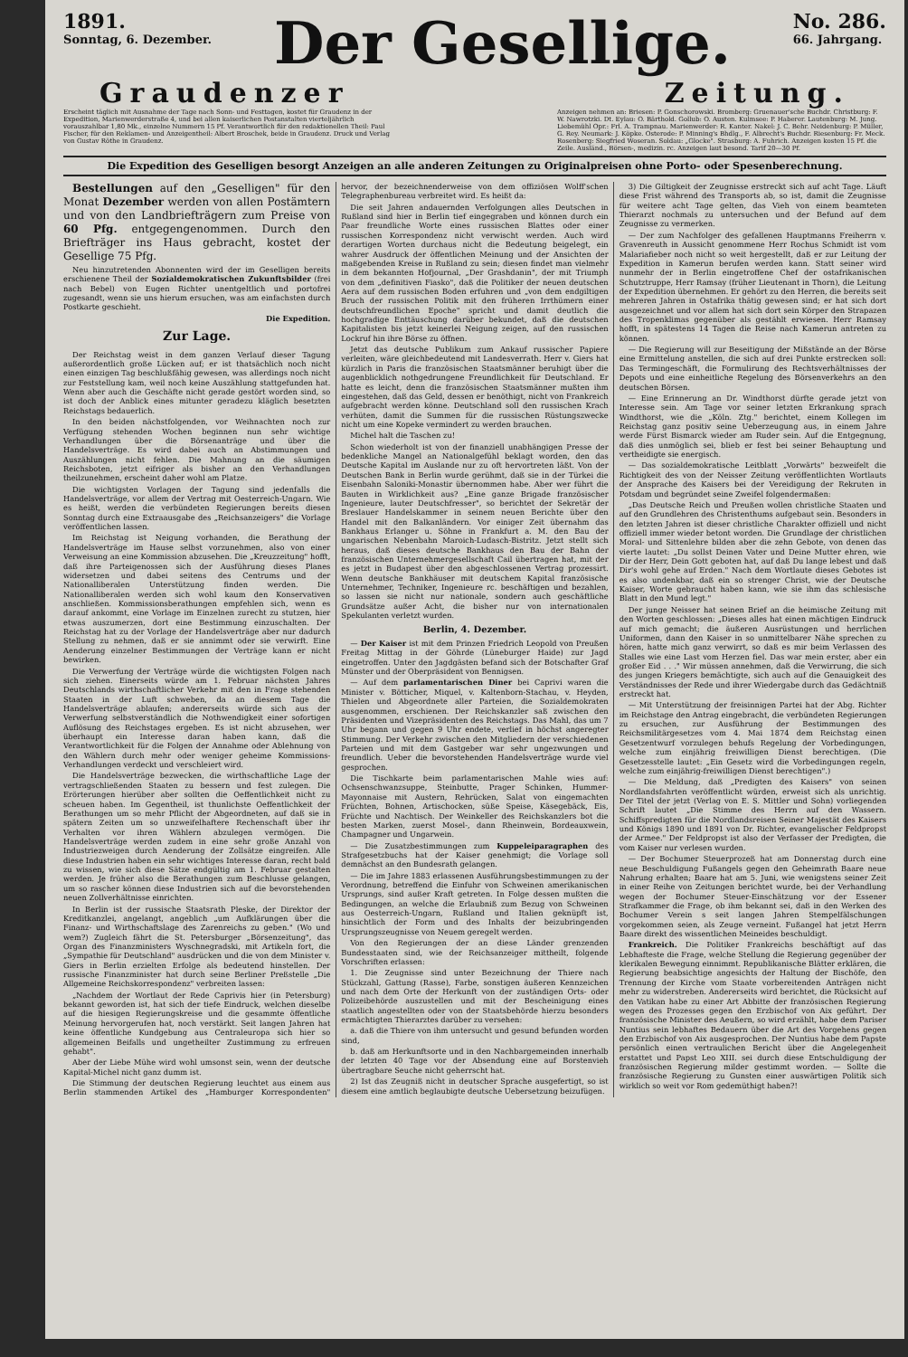1891.
Sonntag, 6. Dezember.
Der Gesellige.
No. 286.
66. Jahrgang.
Graudenzer Zeitung.
Erscheint täglich mit Ausnahme der Tage nach Sonn- und Festtagen, kostet für Graudenz in der Expedition, Marienwerderstraße 4, und bei allen kaiserlichen Postanstalten vierteljährlich vorauszahlbar 1,80 Mk., einzelne Nummern 15 Pf. Verantwortlich für den redaktionellen Theil: Paul Fischer, für den Reklamen- und Anzeigentheil: Albert Broschek, beide in Graudenz. Druck und Verlag von Gustav Röthe in Graudenz.
Anzeigen nehmen an: Briesen: P. Gonschorowski. Bromberg: Gruenauer'sche Buchdr. Christburg: F. W. Nawrotzki. Dt. Eylau: O. Bärthold. Gollub: O. Austen. Kulmsee: P. Haberer. Lautenburg: M. Jung. Liebemühl Opr.: Frl. A. Trampnau. Marienwerder: R. Kanter. Nakel: J. C. Behr. Neidenburg: P. Müller, G. Rey. Neumark: J. Köpke. Osterode: P. Minning's Bhdlg., F. Albrecht's Buchdr. Riesenburg: Fr. Meck. Rosenberg: Siegfried Woseran. Soldau: „Glocke". Strasburg: A. Fuhrich. Anzeigen kosten 15 Pf. die Zeile. Ausländ., Börsen-, medizin. rc. Anzeigen laut besond. Tarif 20—30 Pf.
Die Expedition des Geselligen besorgt Anzeigen an alle anderen Zeitungen zu Originalpreisen ohne Porto- oder Spesenberechnung.
Bestellungen auf den „Geselligen" für den Monat Dezember werden von allen Postämtern und von den Landbriefträgern zum Preise von 60 Pfg. entgegengenommen. Durch den Briefträger ins Haus gebracht, kostet der Gesellige 75 Pfg.
Neu hinzutretenden Abonnenten wird der im Geselligen bereits erschienene Theil der Sozialdemokratischen Zukunftsbilder (frei nach Bebel) von Eugen Richter unentgeltlich und portofrei zugesandt, wenn sie uns hierum ersuchen, was am einfachsten durch Postkarte geschieht.
Die Expedition.
Zur Lage.
Der Reichstag weist in dem ganzen Verlauf dieser Tagung außerordentlich große Lücken auf; er ist thatsächlich noch nicht einen einzigen Tag beschlußfähig gewesen, was allerdings noch nicht zur Feststellung kam, weil noch keine Auszählung stattgefunden hat. Wenn aber auch die Geschäfte nicht gerade gestört worden sind, so ist doch der Anblick eines mitunter geradezu kläglich besetzten Reichstags bedauerlich.
In den beiden nächstfolgenden, vor Weihnachten noch zur Verfügung stehenden Wochen beginnen nun sehr wichtige Verhandlungen über die Börsenanträge und über die Handelsverträge. Es wird dabei auch an Abstimmungen und Auszählungen nicht fehlen. Die Mahnung an die säumigen Reichsboten, jetzt eifriger als bisher an den Verhandlungen theilzunehmen, erscheint daher wohl am Platze.
Die wichtigsten Vorlagen der Tagung sind jedenfalls die Handelsverträge, vor allem der Vertrag mit Oesterreich-Ungarn. Wie es heißt, werden die verbündeten Regierungen bereits diesen Sonntag durch eine Extraausgabe des „Reichsanzeigers" die Vorlage veröffentlichen lassen.
Im Reichstag ist Neigung vorhanden, die Berathung der Handelsverträge im Hause selbst vorzunehmen, also von einer Verweisung an eine Kommission abzusehen. Die „Kreuzzeitung" hofft, daß ihre Parteigenossen sich der Ausführung dieses Planes widersetzen und dabei seitens des Centrums und der Nationalliberalen Unterstützung finden werden. Die Nationalliberalen werden sich wohl kaum den Konservativen anschließen. Kommissionsberathungen empfehlen sich, wenn es darauf ankommt, eine Vorlage im Einzelnen zurecht zu stutzen, hier etwas auszumerzen, dort eine Bestimmung einzuschalten. Der Reichstag hat zu der Vorlage der Handelsverträge aber nur dadurch Stellung zu nehmen, daß er sie annimmt oder sie verwirft. Eine Aenderung einzelner Bestimmungen der Verträge kann er nicht bewirken.
Die Verwerfung der Verträge würde die wichtigsten Folgen nach sich ziehen. Einerseits würde am 1. Februar nächsten Jahres Deutschlands wirthschaftlicher Verkehr mit den in Frage stehenden Staaten in der Luft schweben, da an diesem Tage die Handelsverträge ablaufen; andererseits würde sich aus der Verwerfung selbstverständlich die Nothwendigkeit einer sofortigen Auflösung des Reichstages ergeben. Es ist nicht abzusehen, wer überhaupt ein Interesse daran haben kann, daß die Verantwortlichkeit für die Folgen der Annahme oder Ablehnung von den Wählern durch mehr oder weniger geheime Kommissions-Verhandlungen verdeckt und verschleiert wird.
Die Handelsverträge bezwecken, die wirthschaftliche Lage der vertragschließenden Staaten zu bessern und fest zulegen. Die Erörterungen hierüber aber sollten die Oeffentlichkeit nicht zu scheuen haben. Im Gegentheil, ist thunlichste Oeffentlichkeit der Berathungen um so mehr Pflicht der Abgeordneten, auf daß sie in spätern Zeiten um so unzweifelhaftere Rechenschaft über ihr Verhalten vor ihren Wählern abzulegen vermögen. Die Handelsverträge werden zudem in eine sehr große Anzahl von Industriezweigen durch Aenderung der Zollsätze eingreifen. Alle diese Industrien haben ein sehr wichtiges Interesse daran, recht bald zu wissen, wie sich diese Sätze endgültig am 1. Februar gestalten werden. Je früher also die Berathungen zum Beschlusse gelangen, um so rascher können diese Industrien sich auf die bevorstehenden neuen Zollverhältnisse einrichten.
In Berlin ist der russische Staatsrath Pleske, der Direktor der Kreditkanzlei, angelangt, angeblich „um Aufklärungen über die Finanz- und Wirthschaftslage des Zarenreichs zu geben." (Wo und wem?) Zugleich fährt die St. Petersburger „Börsenzeitung", das Organ des Finanzministers Wyschnegradski, mit Artikeln fort, die „Sympathie für Deutschland" ausdrücken und die von dem Minister v. Giers in Berlin erzielten Erfolge als bedeutend hinstellen. Der russische Finanzminister hat durch seine Berliner Preßstelle „Die Allgemeine Reichskorrespondenz" verbreiten lassen:
„Nachdem der Wortlaut der Rede Caprivis hier (in Petersburg) bekannt geworden ist, hat sich der tiefe Eindruck, welchen dieselbe auf die hiesigen Regierungskreise und die gesammte öffentliche Meinung hervorgerufen hat, noch verstärkt. Seit langen Jahren hat keine öffentliche Kundgebung aus Centraleuropa sich hier so allgemeinen Beifalls und ungetheilter Zustimmung zu erfreuen gehabt".
Aber der Liebe Mühe wird wohl umsonst sein, wenn der deutsche Kapital-Michel nicht ganz dumm ist.
Die Stimmung der deutschen Regierung leuchtet aus einem aus Berlin stammenden Artikel des „Hamburger Korrespondenten" hervor, der bezeichnenderweise von dem offiziösen Wolff'schen Telegraphenbureau verbreitet wird. Es heißt da:
Die seit Jahren andauernden Verfolgungen alles Deutschen in Rußland sind hier in Berlin tief eingegraben und können durch ein Paar freundliche Worte eines russischen Blattes oder einer russischen Korrespondenz nicht verwischt werden. Auch wird derartigen Worten durchaus nicht die Bedeutung beigelegt, ein wahrer Ausdruck der öffentlichen Meinung und der Ansichten der maßgebenden Kreise in Rußland zu sein; diesen findet man vielmehr in dem bekannten Hofjournal, „Der Grashdanin", der mit Triumph von dem „definitiven Fiasko", daß die Politiker der neuen deutschen Aera auf dem russischen Boden erfuhren und „von dem endgiltigen Bruch der russischen Politik mit den früheren Irrthümern einer deutschfreundlichen Epoche" spricht und damit deutlich die hochgradige Enttäuschung darüber bekundet, daß die deutschen Kapitalisten bis jetzt keinerlei Neigung zeigen, auf den russischen Lockruf hin ihre Börse zu öffnen.
Jetzt das deutsche Publikum zum Ankauf russischer Papiere verleiten, wäre gleichbedeutend mit Landesverrath. Herr v. Giers hat kürzlich in Paris die französischen Staatsmänner beruhigt über die augenblicklich nothgedrungene Freundlichkeit für Deutschland. Er hatte es leicht, denn die französischen Staatsmänner mußten ihm eingestehen, daß das Geld, dessen er benöthigt, nicht von Frankreich aufgebracht werden könne. Deutschland soll den russischen Krach verhüten, damit die Summen für die russischen Rüstungszwecke nicht um eine Kopeke vermindert zu werden brauchen.
Michel halt die Taschen zu!
Schon wiederholt ist von der finanziell unabhängigen Presse der bedenkliche Mangel an Nationalgefühl beklagt worden, den das Deutsche Kapital im Auslande nur zu oft hervortreten läßt. Von der Deutschen Bank in Berlin wurde gerühmt, daß sie in der Türkei die Eisenbahn Saloniki-Monastir übernommen habe. Aber wer führt die Bauten in Wirklichkeit aus? „Eine ganze Brigade französischer Ingenieure, lauter Deutschfresser", so berichtet der Sekretär der Breslauer Handelskammer in seinem neuen Berichte über den Handel mit den Balkanländern. Vor einiger Zeit übernahm das Bankhaus Erlanger u. Söhne in Frankfurt a. M. den Bau der ungarischen Nebenbahn Maroich-Ludasch-Bistritz. Jetzt stellt sich heraus, daß dieses deutsche Bankhaus den Bau der Bahn der französischen Unternehmergesellschaft Cail übertragen hat, mit der es jetzt in Budapest über den abgeschlossenen Vertrag prozessirt. Wenn deutsche Bankhäuser mit deutschem Kapital französische Unternehmer, Techniker, Ingenieure rc. beschäftigen und bezahlen, so lassen sie nicht nur nationale, sondern auch geschäftliche Grundsätze außer Acht, die bisher nur von internationalen Spekulanten verletzt wurden.
Berlin, 4. Dezember.
— Der Kaiser ist mit dem Prinzen Friedrich Leopold von Preußen Freitag Mittag in der Göhrde (Lüneburger Haide) zur Jagd eingetroffen. Unter den Jagdgästen befand sich der Botschafter Graf Münster und der Oberpräsident von Bennigsen.
— Auf dem parlamentarischen Diner bei Caprivi waren die Minister v. Bötticher, Miquel, v. Kaltenborn-Stachau, v. Heyden, Thielen und Abgeordnete aller Parteien, die Sozialdemokraten ausgenommen, erschienen. Der Reichskanzler saß zwischen den Präsidenten und Vizepräsidenten des Reichstags. Das Mahl, das um 7 Uhr begann und gegen 9 Uhr endete, verlief in höchst angeregter Stimmung. Der Verkehr zwischen den Mitgliedern der verschiedenen Parteien und mit dem Gastgeber war sehr ungezwungen und freundlich. Ueber die bevorstehenden Handelsverträge wurde viel gesprochen.
Die Tischkarte beim parlamentarischen Mahle wies auf: Ochsenschwanzsuppe, Steinbutte, Prager Schinken, Hummer-Mayonnaise mit Austern, Rehrücken, Salat von eingemachten Früchten, Bohnen, Artischocken, süße Speise, Käsegebäck, Eis, Früchte und Nachtisch. Der Weinkeller des Reichskanzlers bot die besten Marken, zuerst Mosel-, dann Rheinwein, Bordeauxwein, Champagner und Ungarwein.
— Die Zusatzbestimmungen zum Kuppeleiparagraphen des Strafgesetzbuchs hat der Kaiser genehmigt; die Vorlage soll demnächst an den Bundesrath gelangen.
— Die im Jahre 1883 erlassenen Ausführungsbestimmungen zu der Verordnung, betreffend die Einfuhr von Schweinen amerikanischen Ursprungs, sind außer Kraft getreten. In Folge dessen mußten die Bedingungen, an welche die Erlaubniß zum Bezug von Schweinen aus Oesterreich-Ungarn, Rußland und Italien geknüpft ist, hinsichtlich der Form und des Inhalts der beizubringenden Ursprungszeugnisse von Neuem geregelt werden.
Von den Regierungen der an diese Länder grenzenden Bundesstaaten sind, wie der Reichsanzeiger mittheilt, folgende Vorschriften erlassen:
1. Die Zeugnisse sind unter Bezeichnung der Thiere nach Stückzahl, Gattung (Rasse), Farbe, sonstigen äußeren Kennzeichen und nach dem Orte der Herkunft von der zuständigen Orts- oder Polizeibehörde auszustellen und mit der Bescheinigung eines staatlich angestellten oder von der Staatsbehörde hierzu besonders ermächtigten Thierarztes darüber zu versehen:
a. daß die Thiere von ihm untersucht und gesund befunden worden sind,
b. daß am Herkunftsorte und in den Nachbargemeinden innerhalb der letzten 40 Tage vor der Absendung eine auf Borstenvieh übertragbare Seuche nicht geherrscht hat.
2) Ist das Zeugniß nicht in deutscher Sprache ausgefertigt, so ist diesem eine amtlich beglaubigte deutsche Uebersetzung beizufügen.
3) Die Giltigkeit der Zeugnisse erstreckt sich auf acht Tage. Läuft diese Frist während des Transports ab, so ist, damit die Zeugnisse für weitere acht Tage gelten, das Vieh von einem beamteten Thierarzt nochmals zu untersuchen und der Befund auf dem Zeugnisse zu vermerken.
— Der zum Nachfolger des gefallenen Hauptmanns Freiherrn v. Gravenreuth in Aussicht genommene Herr Rochus Schmidt ist vom Malariafieber noch nicht so weit hergestellt, daß er zur Leitung der Expedition in Kamerun berufen werden kann. Statt seiner wird nunmehr der in Berlin eingetroffene Chef der ostafrikanischen Schutztruppe, Herr Ramsay (früher Lieutenant in Thorn), die Leitung der Expedition übernehmen. Er gehört zu den Herren, die bereits seit mehreren Jahren in Ostafrika thätig gewesen sind; er hat sich dort ausgezeichnet und vor allem hat sich dort sein Körper den Strapazen des Tropenklimas gegenüber als gestählt erwiesen. Herr Ramsay hofft, in spätestens 14 Tagen die Reise nach Kamerun antreten zu können.
— Die Regierung will zur Beseitigung der Mißstände an der Börse eine Ermittelung anstellen, die sich auf drei Punkte erstrecken soll: Das Termingeschäft, die Formulirung des Rechtsverhältnisses der Depots und eine einheitliche Regelung des Börsenverkehrs an den deutschen Börsen.
— Eine Erinnerung an Dr. Windthorst dürfte gerade jetzt von Interesse sein. Am Tage vor seiner letzten Erkrankung sprach Windthorst, wie die „Köln. Ztg." berichtet, einem Kollegen im Reichstag ganz positiv seine Ueberzeugung aus, in einem Jahre werde Fürst Bismarck wieder am Ruder sein. Auf die Entgegnung, daß dies unmöglich sei, blieb er fest bei seiner Behauptung und vertheidigte sie energisch.
— Das sozialdemokratische Leitblatt „Vorwärts" bezweifelt die Richtigkeit des von der Neisser Zeitung veröffentlichten Wortlauts der Ansprache des Kaisers bei der Vereidigung der Rekruten in Potsdam und begründet seine Zweifel folgendermaßen:
„Das Deutsche Reich und Preußen wollen christliche Staaten und auf den Grundlehren des Christenthums aufgebaut sein. Besonders in den letzten Jahren ist dieser christliche Charakter offiziell und nicht offiziell immer wieder betont worden. Die Grundlage der christlichen Moral- und Sittenlehre bilden aber die zehn Gebote, von denen das vierte lautet: „Du sollst Deinen Vater und Deine Mutter ehren, wie Dir der Herr, Dein Gott geboten hat, auf daß Du lange lebest und daß Dir's wohl gehe auf Erden." Nach dem Wortlaute dieses Gebotes ist es also undenkbar, daß ein so strenger Christ, wie der Deutsche Kaiser, Worte gebraucht haben kann, wie sie ihm das schlesische Blatt in den Mund legt."
Der junge Neisser hat seinen Brief an die heimische Zeitung mit den Worten geschlossen: „Dieses alles hat einen mächtigen Eindruck auf mich gemacht; die äußeren Ausrüstungen und herrlichen Uniformen, dann den Kaiser in so unmittelbarer Nähe sprechen zu hören, hatte mich ganz verwirrt, so daß es mir beim Verlassen des Stalles wie eine Last vom Herzen fiel. Das war mein erster, aber ein großer Eid . . ." Wir müssen annehmen, daß die Verwirrung, die sich des jungen Kriegers bemächtigte, sich auch auf die Genauigkeit des Verständnisses der Rede und ihrer Wiedergabe durch das Gedächtniß erstreckt hat.
— Mit Unterstützung der freisinnigen Partei hat der Abg. Richter im Reichstage den Antrag eingebracht, die verbündeten Regierungen zu ersuchen, zur Ausführung der Bestimmungen des Reichsmilitärgesetzes vom 4. Mai 1874 dem Reichstag einen Gesetzentwurf vorzulegen behufs Regelung der Vorbedingungen, welche zum einjährig freiwilligen Dienst berechtigen. (Die Gesetzesstelle lautet: „Ein Gesetz wird die Vorbedingungen regeln, welche zum einjährig-freiwilligen Dienst berechtigen".)
— Die Meldung, daß „Predigten des Kaisers" von seinen Nordlandsfahrten veröffentlicht würden, erweist sich als unrichtig. Der Titel der jetzt (Verlag von E. S. Mittler und Sohn) vorliegenden Schrift lautet „Die Stimme des Herrn auf den Wassern. Schiffspredigten für die Nordlandsreisen Seiner Majestät des Kaisers und Königs 1890 und 1891 von Dr. Richter, evangelischer Feldpropst der Armee." Der Feldpropst ist also der Verfasser der Predigten, die vom Kaiser nur verlesen wurden.
— Der Bochumer Steuerprozeß hat am Donnerstag durch eine neue Beschuldigung Fußangels gegen den Geheimrath Baare neue Nahrung erhalten; Baare hat am 5. Juni, wie wenigstens seiner Zeit in einer Reihe von Zeitungen berichtet wurde, bei der Verhandlung wegen der Bochumer Steuer-Einschätzung vor der Essener Strafkammer die Frage, ob ihm bekannt sei, daß in den Werken des Bochumer Verein s seit langen Jahren Stempelfälschungen vorgekommen seien, als Zeuge verneint. Fußangel hat jetzt Herrn Baare direkt des wissentlichen Meineides beschuldigt.
Frankreich. Die Politiker Frankreichs beschäftigt auf das Lebhafteste die Frage, welche Stellung die Regierung gegenüber der klerikalen Bewegung einnimmt. Republikanische Blätter erklären, die Regierung beabsichtige angesichts der Haltung der Bischöfe, den Trennung der Kirche vom Staate vorbereitenden Anträgen nicht mehr zu widerstreben. Andererseits wird berichtet, die Rücksicht auf den Vatikan habe zu einer Art Abbitte der französischen Regierung wegen des Prozesses gegen den Erzbischof von Aix geführt. Der französische Minister des Aeußern, so wird erzählt, habe dem Pariser Nuntius sein lebhaftes Bedauern über die Art des Vorgehens gegen den Erzbischof von Aix ausgesprochen. Der Nuntius habe dem Papste persönlich einen vertraulichen Bericht über die Angelegenheit erstattet und Papst Leo XIII. sei durch diese Entschuldigung der französischen Regierung milder gestimmt worden. — Sollte die französische Regierung zu Gunsten einer auswärtigen Politik sich wirklich so weit vor Rom gedemüthigt haben?!